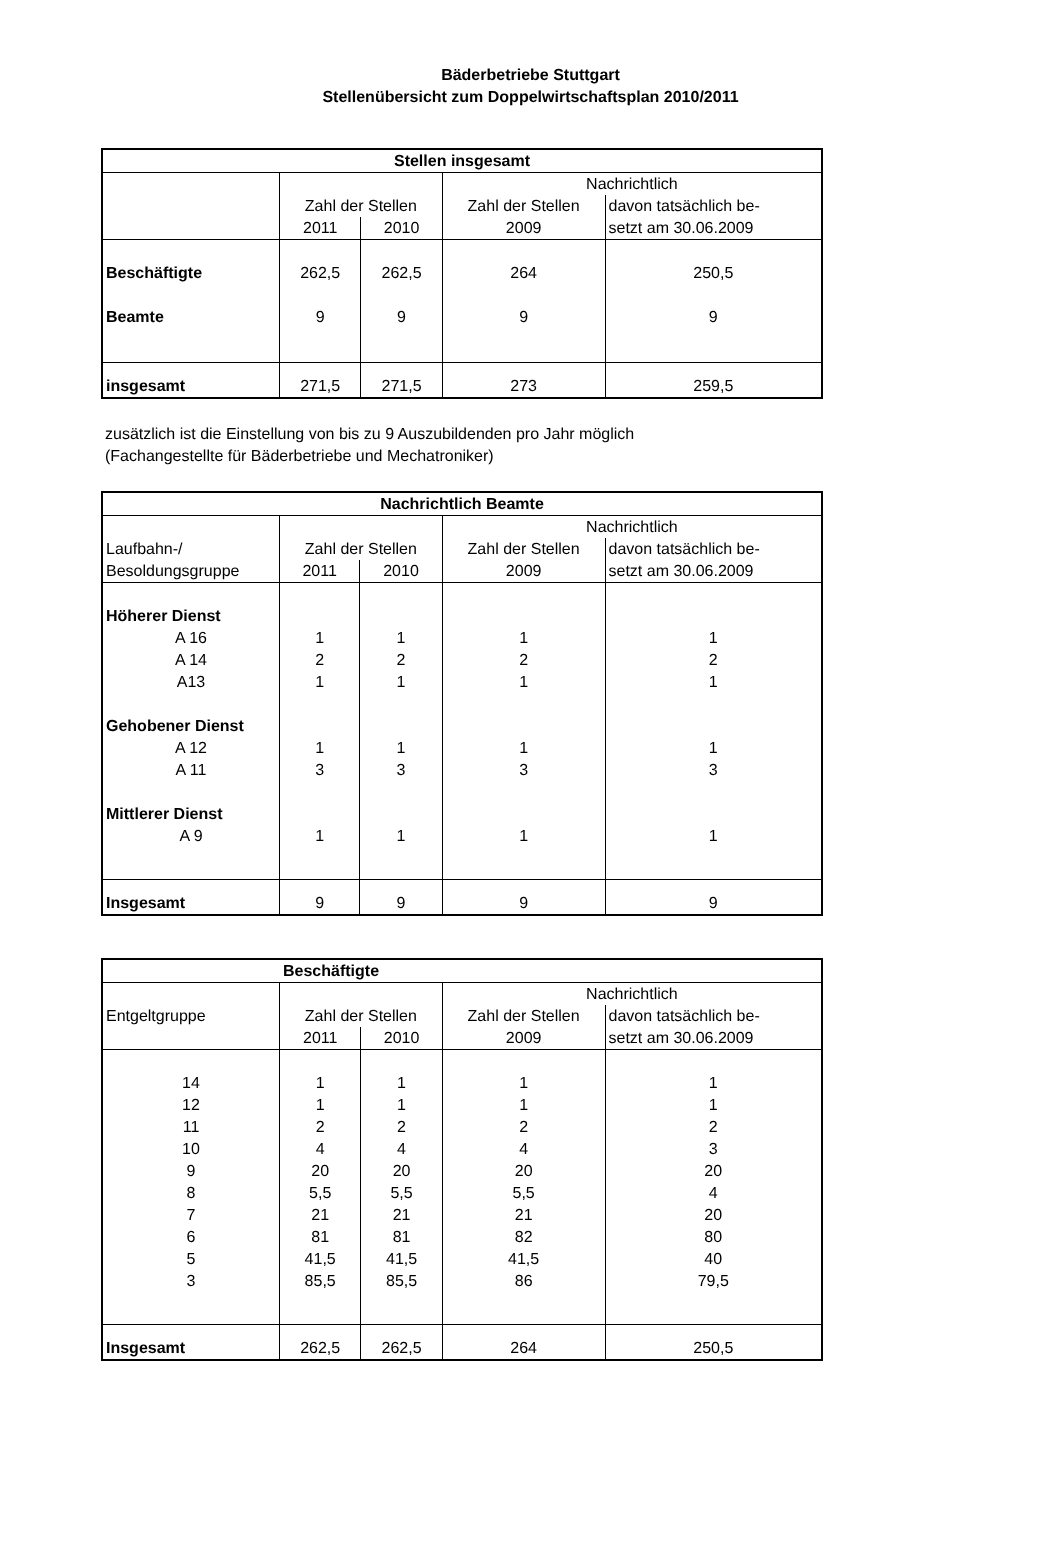Bäderbetriebe Stuttgart
Stellenübersicht zum Doppelwirtschaftsplan 2010/2011
| Stellen insgesamt | | | | |
| --- | --- | --- | --- | --- |
| | | | Nachrichtlich | |
| | Zahl der Stellen | | Zahl der Stellen | davon tatsächlich be- |
| | 2011 | 2010 | 2009 | setzt am 30.06.2009 |
| Beschäftigte | 262,5 | 262,5 | 264 | 250,5 |
| Beamte | 9 | 9 | 9 | 9 |
| insgesamt | 271,5 | 271,5 | 273 | 259,5 |
zusätzlich ist die Einstellung von bis zu 9 Auszubildenden pro Jahr möglich
(Fachangestellte für Bäderbetriebe und Mechatroniker)
| Nachrichtlich Beamte | | | | |
| --- | --- | --- | --- | --- |
| | | | Nachrichtlich | |
| Laufbahn-/ | Zahl der Stellen | | Zahl der Stellen | davon tatsächlich be- |
| Besoldungsgruppe | 2011 | 2010 | 2009 | setzt am 30.06.2009 |
| Höherer Dienst | | | | |
| A 16 | 1 | 1 | 1 | 1 |
| A 14 | 2 | 2 | 2 | 2 |
| A13 | 1 | 1 | 1 | 1 |
| Gehobener Dienst | | | | |
| A 12 | 1 | 1 | 1 | 1 |
| A 11 | 3 | 3 | 3 | 3 |
| Mittlerer Dienst | | | | |
| A 9 | 1 | 1 | 1 | 1 |
| Insgesamt | 9 | 9 | 9 | 9 |
| Beschäftigte | | | | |
| --- | --- | --- | --- | --- |
| | | | Nachrichtlich | |
| Entgeltgruppe | Zahl der Stellen | | Zahl der Stellen | davon tatsächlich be- |
| | 2011 | 2010 | 2009 | setzt am 30.06.2009 |
| 14 | 1 | 1 | 1 | 1 |
| 12 | 1 | 1 | 1 | 1 |
| 11 | 2 | 2 | 2 | 2 |
| 10 | 4 | 4 | 4 | 3 |
| 9 | 20 | 20 | 20 | 20 |
| 8 | 5,5 | 5,5 | 5,5 | 4 |
| 7 | 21 | 21 | 21 | 20 |
| 6 | 81 | 81 | 82 | 80 |
| 5 | 41,5 | 41,5 | 41,5 | 40 |
| 3 | 85,5 | 85,5 | 86 | 79,5 |
| Insgesamt | 262,5 | 262,5 | 264 | 250,5 |